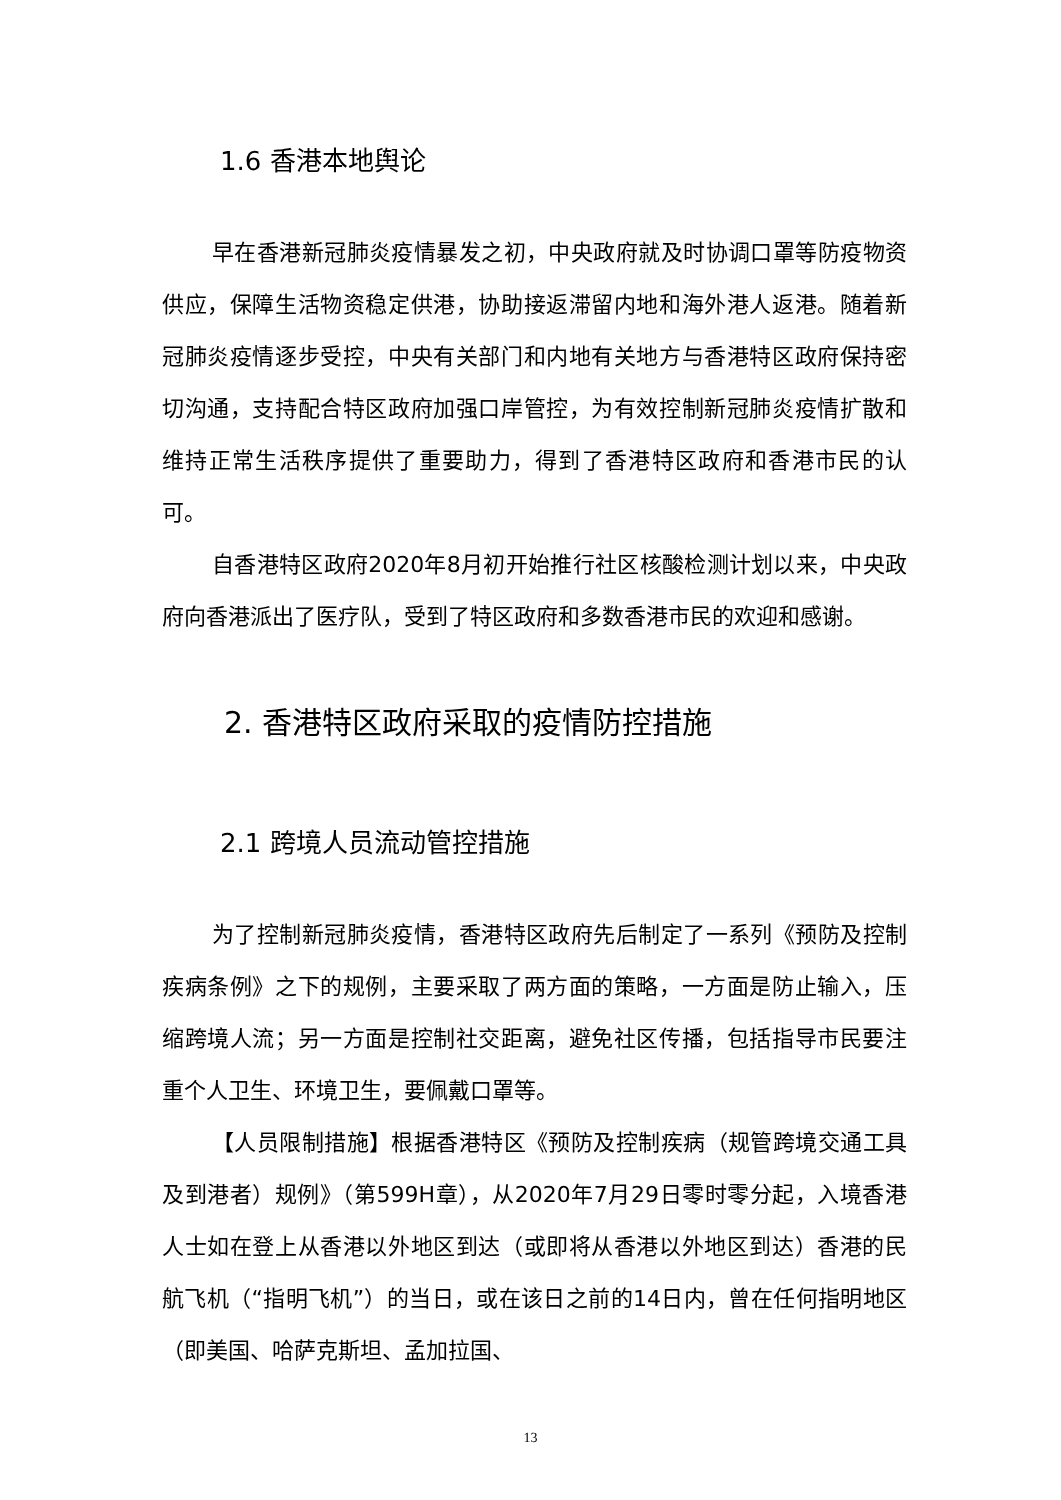1.6 香港本地舆论
早在香港新冠肺炎疫情暴发之初，中央政府就及时协调口罩等防疫物资供应，保障生活物资稳定供港，协助接返滞留内地和海外港人返港。随着新冠肺炎疫情逐步受控，中央有关部门和内地有关地方与香港特区政府保持密切沟通，支持配合特区政府加强口岸管控，为有效控制新冠肺炎疫情扩散和维持正常生活秩序提供了重要助力，得到了香港特区政府和香港市民的认可。
自香港特区政府2020年8月初开始推行社区核酸检测计划以来，中央政府向香港派出了医疗队，受到了特区政府和多数香港市民的欢迎和感谢。
2. 香港特区政府采取的疫情防控措施
2.1 跨境人员流动管控措施
为了控制新冠肺炎疫情，香港特区政府先后制定了一系列《预防及控制疾病条例》之下的规例，主要采取了两方面的策略，一方面是防止输入，压缩跨境人流；另一方面是控制社交距离，避免社区传播，包括指导市民要注重个人卫生、环境卫生，要佩戴口罩等。
【人员限制措施】根据香港特区《预防及控制疾病（规管跨境交通工具及到港者）规例》（第599H章），从2020年7月29日零时零分起，入境香港人士如在登上从香港以外地区到达（或即将从香港以外地区到达）香港的民航飞机（“指明飞机”）的当日，或在该日之前的14日内，曾在任何指明地区（即美国、哈萨克斯坦、孟加拉国、
13